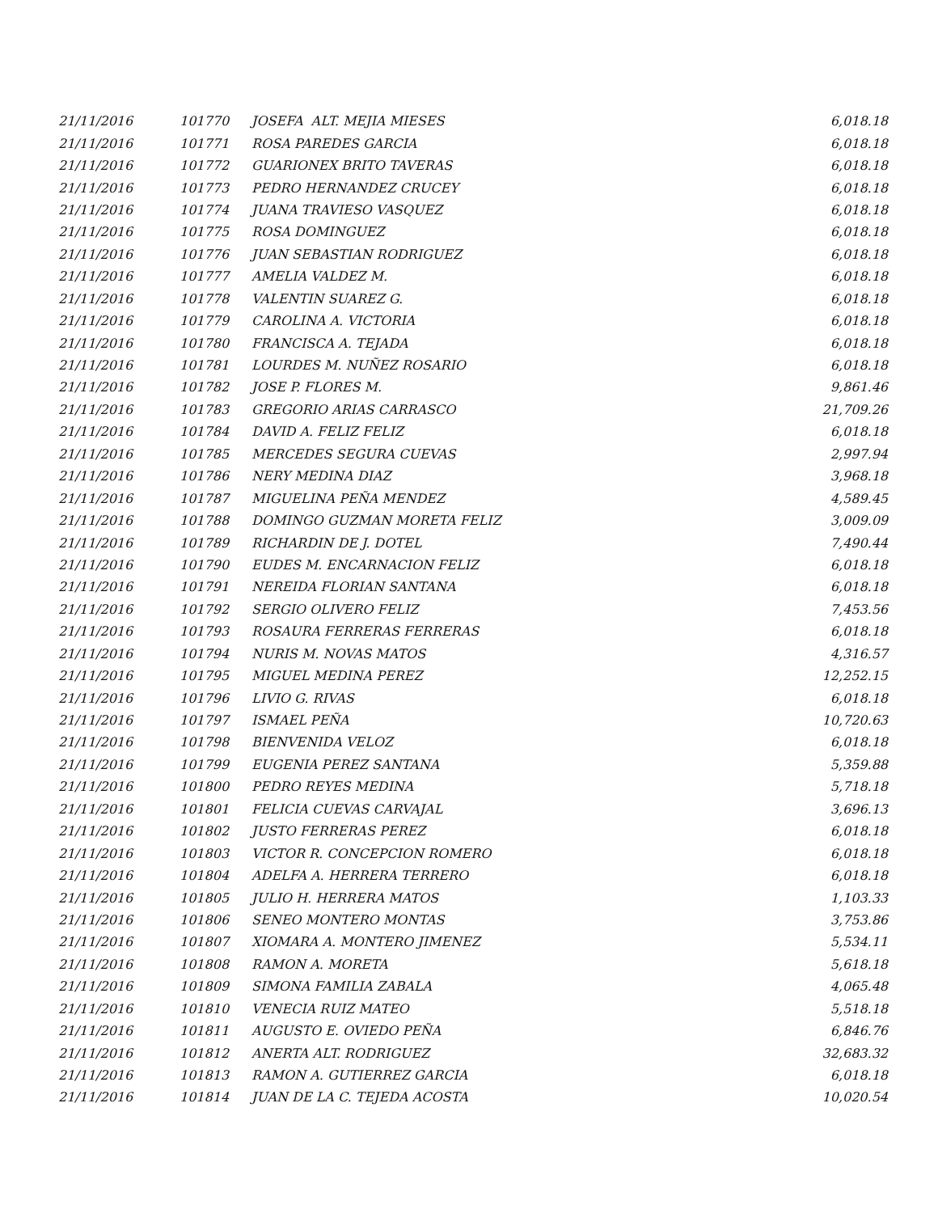| 21/11/2016 | 101770 | JOSEFA ALT. MEJIA MIESES | 6,018.18 |
| 21/11/2016 | 101771 | ROSA PAREDES GARCIA | 6,018.18 |
| 21/11/2016 | 101772 | GUARIONEX BRITO TAVERAS | 6,018.18 |
| 21/11/2016 | 101773 | PEDRO HERNANDEZ CRUCEY | 6,018.18 |
| 21/11/2016 | 101774 | JUANA TRAVIESO VASQUEZ | 6,018.18 |
| 21/11/2016 | 101775 | ROSA DOMINGUEZ | 6,018.18 |
| 21/11/2016 | 101776 | JUAN SEBASTIAN RODRIGUEZ | 6,018.18 |
| 21/11/2016 | 101777 | AMELIA VALDEZ M. | 6,018.18 |
| 21/11/2016 | 101778 | VALENTIN SUAREZ G. | 6,018.18 |
| 21/11/2016 | 101779 | CAROLINA A. VICTORIA | 6,018.18 |
| 21/11/2016 | 101780 | FRANCISCA A. TEJADA | 6,018.18 |
| 21/11/2016 | 101781 | LOURDES M. NUÑEZ ROSARIO | 6,018.18 |
| 21/11/2016 | 101782 | JOSE P. FLORES M. | 9,861.46 |
| 21/11/2016 | 101783 | GREGORIO ARIAS CARRASCO | 21,709.26 |
| 21/11/2016 | 101784 | DAVID A. FELIZ FELIZ | 6,018.18 |
| 21/11/2016 | 101785 | MERCEDES SEGURA CUEVAS | 2,997.94 |
| 21/11/2016 | 101786 | NERY MEDINA DIAZ | 3,968.18 |
| 21/11/2016 | 101787 | MIGUELINA PEÑA MENDEZ | 4,589.45 |
| 21/11/2016 | 101788 | DOMINGO GUZMAN MORETA FELIZ | 3,009.09 |
| 21/11/2016 | 101789 | RICHARDIN DE J. DOTEL | 7,490.44 |
| 21/11/2016 | 101790 | EUDES M. ENCARNACION FELIZ | 6,018.18 |
| 21/11/2016 | 101791 | NEREIDA FLORIAN SANTANA | 6,018.18 |
| 21/11/2016 | 101792 | SERGIO OLIVERO FELIZ | 7,453.56 |
| 21/11/2016 | 101793 | ROSAURA FERRERAS FERRERAS | 6,018.18 |
| 21/11/2016 | 101794 | NURIS M. NOVAS MATOS | 4,316.57 |
| 21/11/2016 | 101795 | MIGUEL MEDINA PEREZ | 12,252.15 |
| 21/11/2016 | 101796 | LIVIO G. RIVAS | 6,018.18 |
| 21/11/2016 | 101797 | ISMAEL PEÑA | 10,720.63 |
| 21/11/2016 | 101798 | BIENVENIDA VELOZ | 6,018.18 |
| 21/11/2016 | 101799 | EUGENIA PEREZ SANTANA | 5,359.88 |
| 21/11/2016 | 101800 | PEDRO REYES MEDINA | 5,718.18 |
| 21/11/2016 | 101801 | FELICIA CUEVAS CARVAJAL | 3,696.13 |
| 21/11/2016 | 101802 | JUSTO FERRERAS PEREZ | 6,018.18 |
| 21/11/2016 | 101803 | VICTOR R. CONCEPCION ROMERO | 6,018.18 |
| 21/11/2016 | 101804 | ADELFA A. HERRERA TERRERO | 6,018.18 |
| 21/11/2016 | 101805 | JULIO H. HERRERA MATOS | 1,103.33 |
| 21/11/2016 | 101806 | SENEO MONTERO MONTAS | 3,753.86 |
| 21/11/2016 | 101807 | XIOMARA A. MONTERO JIMENEZ | 5,534.11 |
| 21/11/2016 | 101808 | RAMON A. MORETA | 5,618.18 |
| 21/11/2016 | 101809 | SIMONA FAMILIA ZABALA | 4,065.48 |
| 21/11/2016 | 101810 | VENECIA RUIZ MATEO | 5,518.18 |
| 21/11/2016 | 101811 | AUGUSTO E. OVIEDO PEÑA | 6,846.76 |
| 21/11/2016 | 101812 | ANERTA ALT. RODRIGUEZ | 32,683.32 |
| 21/11/2016 | 101813 | RAMON A. GUTIERREZ GARCIA | 6,018.18 |
| 21/11/2016 | 101814 | JUAN DE LA C. TEJEDA ACOSTA | 10,020.54 |